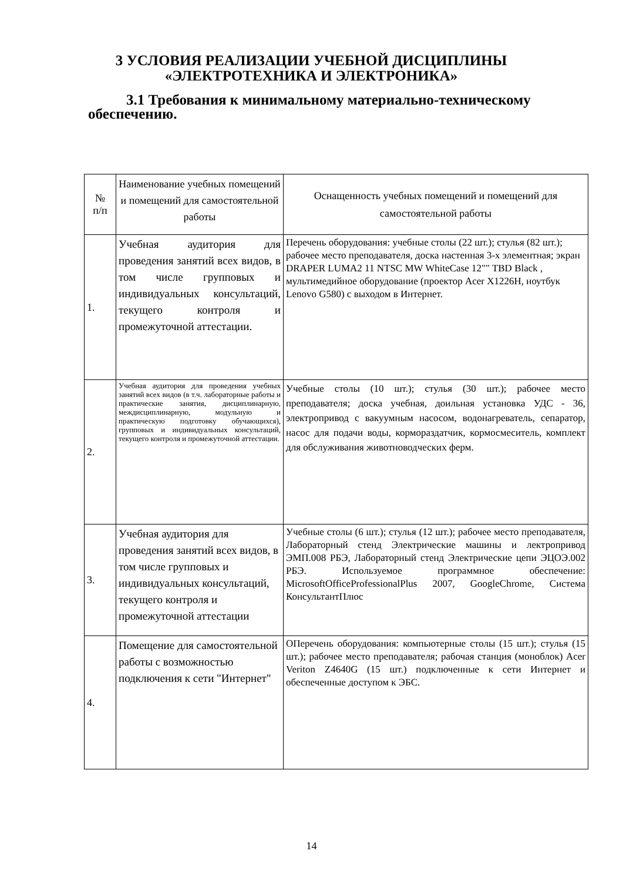3 УСЛОВИЯ РЕАЛИЗАЦИИ УЧЕБНОЙ ДИСЦИПЛИНЫ
«ЭЛЕКТРОТЕХНИКА И ЭЛЕКТРОНИКА»
3.1 Требования к минимальному материально-техническому обеспечению.
| № п/п | Наименование учебных помещений и помещений для самостоятельной работы | Оснащенность учебных помещений и помещений для самостоятельной работы |
| 1. | Учебная аудитория для проведения занятий всех видов, в том числе групповых и индивидуальных консультаций, текущего контроля и промежуточной аттестации. | Перечень оборудования: учебные столы (22 шт.); стулья (82 шт.); рабочее место преподавателя, доска настенная 3-х элементная; экран DRAPER LUMA2 11 NTSC MW WhiteCase 12"" TBD Black , мультимедийное оборудование (проектор Acer X1226H, ноутбук Lenovo G580) с выходом в Интернет. |
| 2. | Учебная аудитория для проведения учебных занятий всех видов (в т.ч. лабораторные работы и практические занятия, дисциплинарную, междисциплинарную, модульную и практическую подготовку обучающихся), групповых и индивидуальных консультаций, текущего контроля и промежуточной аттестации. | Учебные столы (10 шт.); стулья (30 шт.); рабочее место преподавателя; доска учебная, доильная установка УДС - 36, электропривод с вакуумным насосом, водонагреватель, сепаратор, насос для подачи воды, кормораздатчик, кормосмеситель, комплект для обслуживания животноводческих ферм. |
| 3. | Учебная аудитория для проведения занятий всех видов, в том числе групповых и индивидуальных консультаций, текущего контроля и промежуточной аттестации | Учебные столы (6 шт.); стулья (12 шт.); рабочее место преподавателя, Лабораторный стенд Электрические машины и лектропривод ЭМП.008 РБЭ, Лабораторный стенд Электрические цепи ЭЦОЭ.002 РБЭ. Используемое программное обеспечение: MicrosoftOfficeProfessionalPlus 2007, GoogleChrome, Система КонсультантПлюс |
| 4. | Помещение для самостоятельной работы с возможностью подключения к сети "Интернет" | ОПеречень оборудования: компьютерные столы (15 шт.); стулья (15 шт.); рабочее место преподавателя; рабочая станция (моноблок) Acer Veriton Z4640G (15 шт.) подключенные к сети Интернет и обеспеченные доступом к ЭБС. |
14